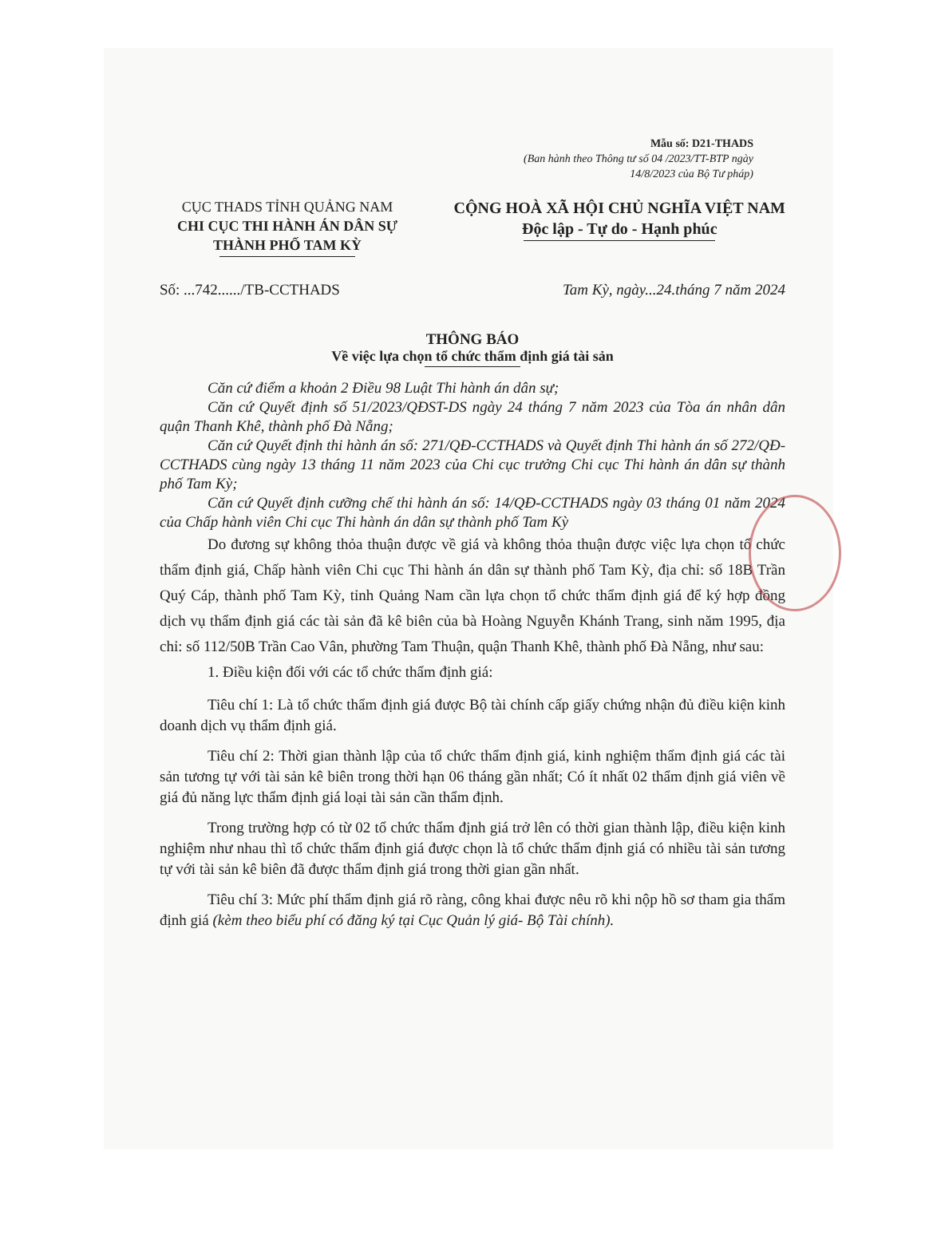Mẫu số: D21-THADS
(Ban hành theo Thông tư số 04 /2023/TT-BTP ngày
14/8/2023 của Bộ Tư pháp)
CỤC THADS TỈNH QUẢNG NAM
CHI CỤC THI HÀNH ÁN DÂN SỰ
THÀNH PHỐ TAM KỲ
CỘNG HOÀ XÃ HỘI CHỦ NGHĨA VIỆT NAM
Độc lập - Tự do - Hạnh phúc
Số: ...742....../TB-CCTHADS Tam Kỳ, ngày...24.tháng 7 năm 2024
THÔNG BÁO
Về việc lựa chọn tổ chức thẩm định giá tài sản
Căn cứ điểm a khoản 2 Điều 98 Luật Thi hành án dân sự;
Căn cứ Quyết định số 51/2023/QĐST-DS ngày 24 tháng 7 năm 2023 của Tòa án nhân dân quận Thanh Khê, thành phố Đà Nẵng;
Căn cứ Quyết định thi hành án số: 271/QĐ-CCTHADS và Quyết định Thi hành án số 272/QĐ-CCTHADS cùng ngày 13 tháng 11 năm 2023 của Chi cục trưởng Chi cục Thi hành án dân sự thành phố Tam Kỳ;
Căn cứ Quyết định cưỡng chế thi hành án số: 14/QĐ-CCTHADS ngày 03 tháng 01 năm 2024 của Chấp hành viên Chi cục Thi hành án dân sự thành phố Tam Kỳ
Do đương sự không thỏa thuận được về giá và không thỏa thuận được việc lựa chọn tổ chức thẩm định giá, Chấp hành viên Chi cục Thi hành án dân sự thành phố Tam Kỳ, địa chỉ: số 18B Trần Quý Cáp, thành phố Tam Kỳ, tỉnh Quảng Nam cần lựa chọn tổ chức thẩm định giá để ký hợp đồng dịch vụ thẩm định giá các tài sản đã kê biên của bà Hoàng Nguyễn Khánh Trang, sinh năm 1995, địa chỉ: số 112/50B Trần Cao Vân, phường Tam Thuận, quận Thanh Khê, thành phố Đà Nẵng, như sau:
1. Điều kiện đối với các tổ chức thẩm định giá:
Tiêu chí 1: Là tổ chức thẩm định giá được Bộ tài chính cấp giấy chứng nhận đủ điều kiện kinh doanh dịch vụ thẩm định giá.
Tiêu chí 2: Thời gian thành lập của tổ chức thẩm định giá, kinh nghiệm thẩm định giá các tài sản tương tự với tài sản kê biên trong thời hạn 06 tháng gần nhất; Có ít nhất 02 thẩm định giá viên về giá đủ năng lực thẩm định giá loại tài sản cần thẩm định.
Trong trường hợp có từ 02 tổ chức thẩm định giá trở lên có thời gian thành lập, điều kiện kinh nghiệm như nhau thì tổ chức thẩm định giá được chọn là tổ chức thẩm định giá có nhiều tài sản tương tự với tài sản kê biên đã được thẩm định giá trong thời gian gần nhất.
Tiêu chí 3: Mức phí thẩm định giá rõ ràng, công khai được nêu rõ khi nộp hồ sơ tham gia thẩm định giá (kèm theo biểu phí có đăng ký tại Cục Quản lý giá- Bộ Tài chính).